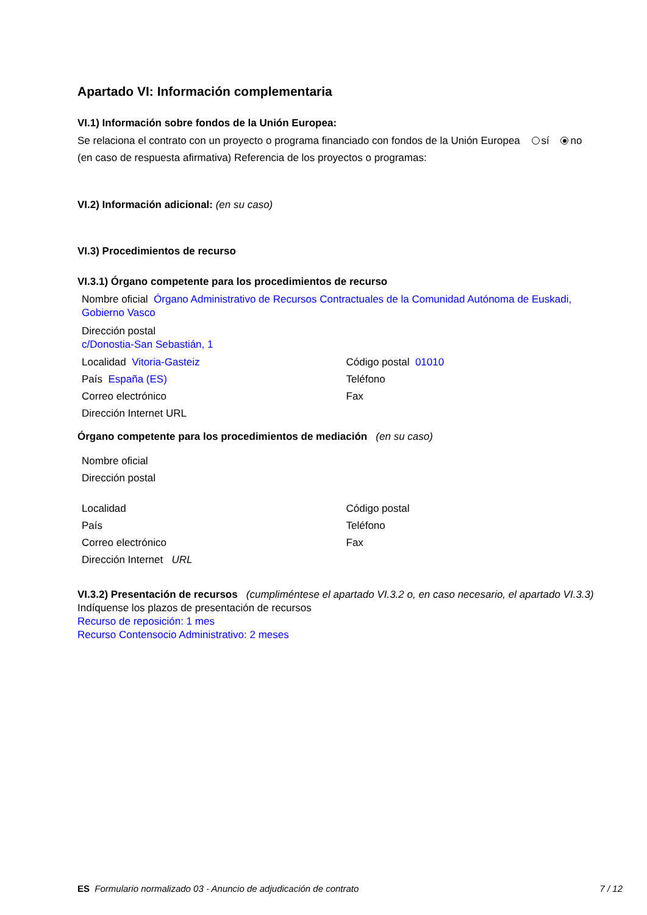Apartado VI: Información complementaria
VI.1) Información sobre fondos de la Unión Europea:
Se relaciona el contrato con un proyecto o programa financiado con fondos de la Unión Europea sí no
(en caso de respuesta afirmativa) Referencia de los proyectos o programas:
VI.2) Información adicional: (en su caso)
VI.3) Procedimientos de recurso
VI.3.1) Órgano competente para los procedimientos de recurso
Nombre oficial Órgano Administrativo de Recursos Contractuales de la Comunidad Autónoma de Euskadi, Gobierno Vasco
Dirección postal
c/Donostia-San Sebastián, 1
Localidad Vitoria-Gasteiz Código postal 01010
País España (ES) Teléfono
Correo electrónico Fax
Dirección Internet URL
Órgano competente para los procedimientos de mediación (en su caso)
Nombre oficial
Dirección postal
Localidad Código postal
País Teléfono
Correo electrónico Fax
Dirección Internet URL
VI.3.2) Presentación de recursos (cumpliméntese el apartado VI.3.2 o, en caso necesario, el apartado VI.3.3)
Indíquense los plazos de presentación de recursos
Recurso de reposición: 1 mes
Recurso Contensocio Administrativo: 2 meses
ES Formulario normalizado 03 - Anuncio de adjudicación de contrato 7 / 12